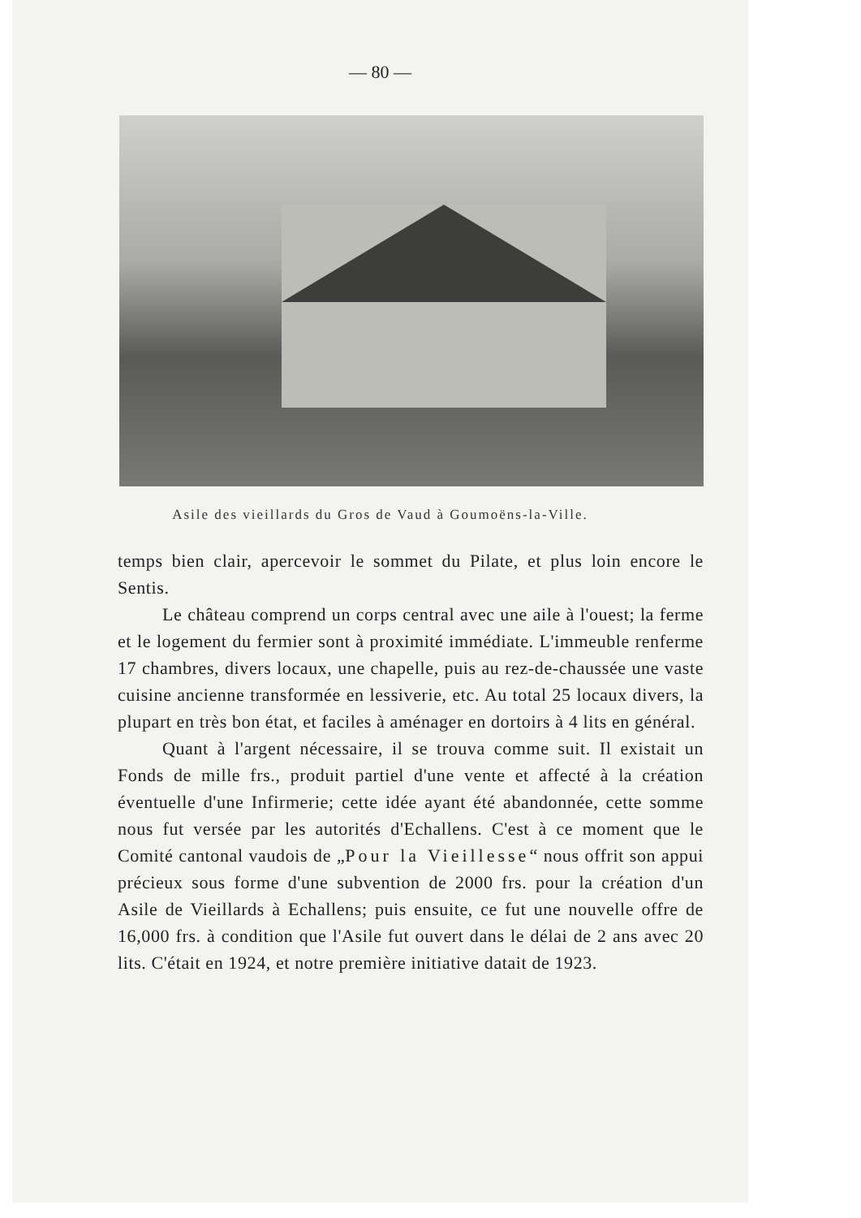— 80 —
Asile des vieillards du Gros de Vaud à Goumoëns-la-Ville.
temps bien clair, apercevoir le sommet du Pilate, et plus loin encore le Sentis.
Le château comprend un corps central avec une aile à l'ouest; la ferme et le logement du fermier sont à proximité immédiate. L'immeuble renferme 17 chambres, divers locaux, une chapelle, puis au rez-de-chaussée une vaste cuisine ancienne transformée en lessiverie, etc. Au total 25 locaux divers, la plupart en très bon état, et faciles à aménager en dortoirs à 4 lits en général.
Quant à l'argent nécessaire, il se trouva comme suit. Il existait un Fonds de mille frs., produit partiel d'une vente et affecté à la création éventuelle d'une Infirmerie; cette idée ayant été abandonnée, cette somme nous fut versée par les autorités d'Echallens. C'est à ce moment que le Comité cantonal vaudois de „Pour la Vieillesse“ nous offrit son appui précieux sous forme d'une subvention de 2000 frs. pour la création d'un Asile de Vieillards à Echallens; puis ensuite, ce fut une nouvelle offre de 16,000 frs. à condition que l'Asile fut ouvert dans le délai de 2 ans avec 20 lits. C'était en 1924, et notre première initiative datait de 1923.